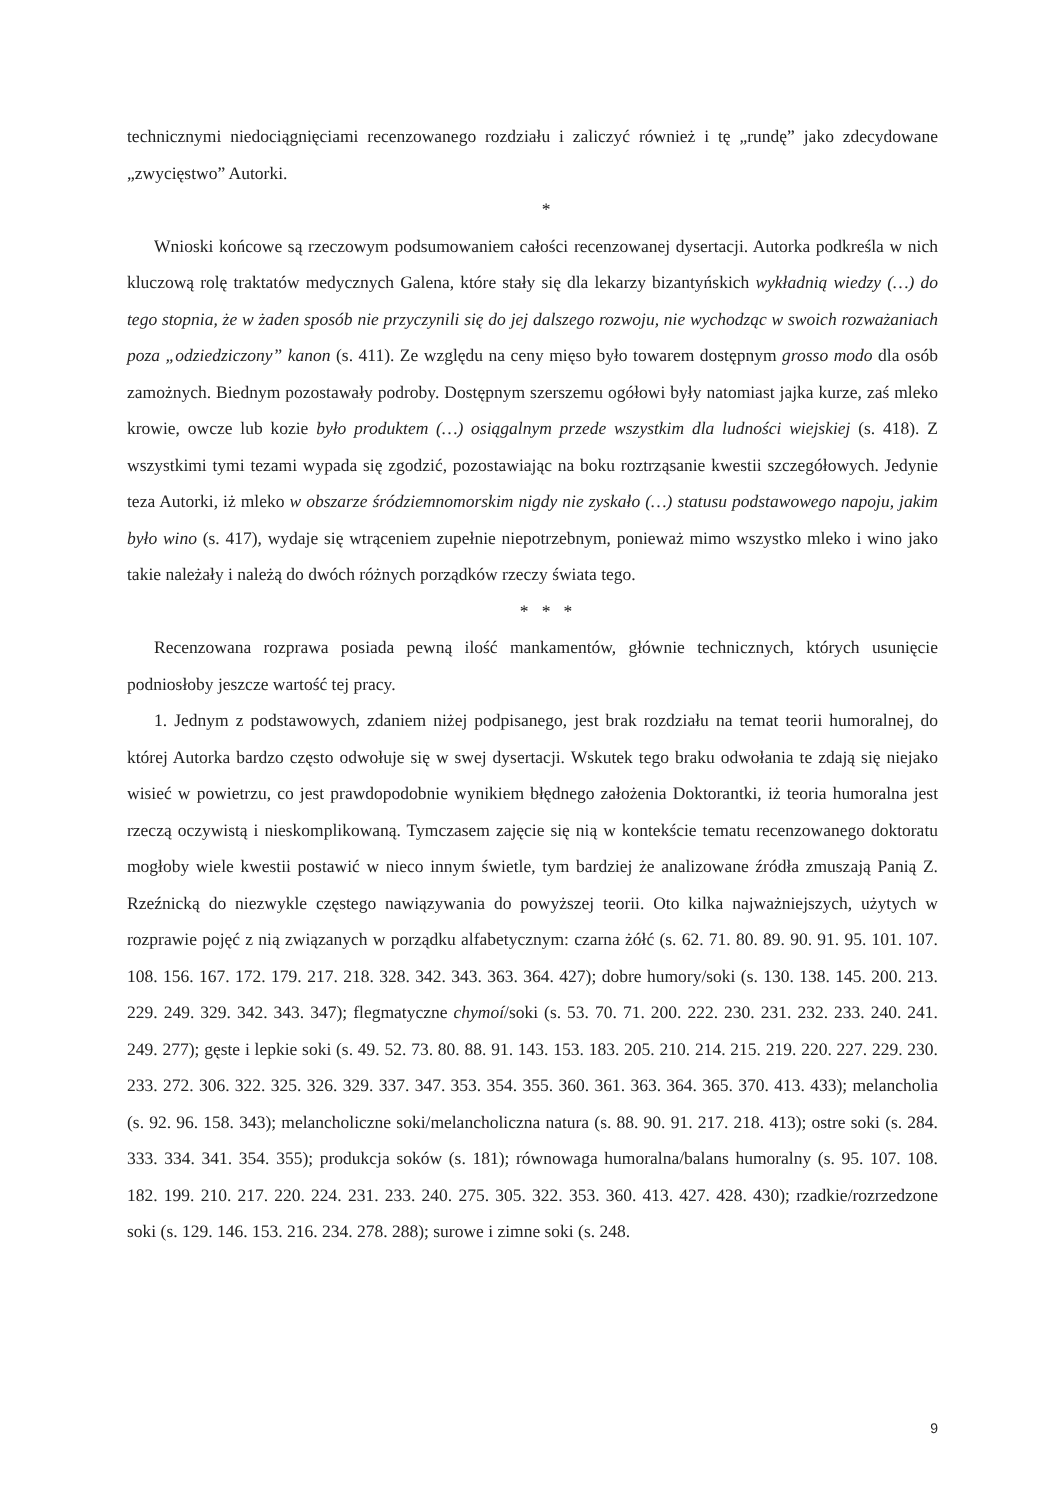technicznymi niedociągnięciami recenzowanego rozdziału i zaliczyć również i tę „rundę” jako zdecydowane „zwycięstwo” Autorki.
*
Wnioski końcowe są rzeczowym podsumowaniem całości recenzowanej dysertacji. Autorka podkreśla w nich kluczową rolę traktatów medycznych Galena, które stały się dla lekarzy bizantyńskich wykładnią wiedzy (…) do tego stopnia, że w żaden sposób nie przyczynili się do jej dalszego rozwoju, nie wychodząc w swoich rozważaniach poza „odziedziczony” kanon (s. 411). Ze względu na ceny mięso było towarem dostępnym grosso modo dla osób zamożnych. Biednym pozostawały podroby. Dostępnym szerszemu ogółowi były natomiast jajka kurze, zaś mleko krowie, owcze lub kozie było produktem (…) osiągalnym przede wszystkim dla ludności wiejskiej (s. 418). Z wszystkimi tymi tezami wypada się zgodzić, pozostawiając na boku roztrząsanie kwestii szczegółowych. Jedynie teza Autorki, iż mleko w obszarze śródziemnomorskim nigdy nie zyskało (…) statusu podstawowego napoju, jakim było wino (s. 417), wydaje się wtrąceniem zupełnie niepotrzebnym, ponieważ mimo wszystko mleko i wino jako takie należały i należą do dwóch różnych porządków rzeczy świata tego.
* * *
Recenzowana rozprawa posiada pewną ilość mankamentów, głównie technicznych, których usunięcie podniosłoby jeszcze wartość tej pracy.
1. Jednym z podstawowych, zdaniem niżej podpisanego, jest brak rozdziału na temat teorii humoralnej, do której Autorka bardzo często odwołuje się w swej dysertacji. Wskutek tego braku odwołania te zdają się niejako wisieć w powietrzu, co jest prawdopodobnie wynikiem błędnego założenia Doktorantki, iż teoria humoralna jest rzeczą oczywistą i nieskomplikowaną. Tymczasem zajęcie się nią w kontekście tematu recenzowanego doktoratu mogłoby wiele kwestii postawić w nieco innym świetle, tym bardziej że analizowane źródła zmuszają Panią Z. Rzeźnicką do niezwykle częstego nawiązywania do powyższej teorii. Oto kilka najważniejszych, użytych w rozprawie pojęć z nią związanych w porządku alfabetycznym: czarna żółć (s. 62. 71. 80. 89. 90. 91. 95. 101. 107. 108. 156. 167. 172. 179. 217. 218. 328. 342. 343. 363. 364. 427); dobre humory/soki (s. 130. 138. 145. 200. 213. 229. 249. 329. 342. 343. 347); flegmatyczne chymoí/soki (s. 53. 70. 71. 200. 222. 230. 231. 232. 233. 240. 241. 249. 277); gęste i lepkie soki (s. 49. 52. 73. 80. 88. 91. 143. 153. 183. 205. 210. 214. 215. 219. 220. 227. 229. 230. 233. 272. 306. 322. 325. 326. 329. 337. 347. 353. 354. 355. 360. 361. 363. 364. 365. 370. 413. 433); melancholia (s. 92. 96. 158. 343); melancholiczne soki/melancholiczna natura (s. 88. 90. 91. 217. 218. 413); ostre soki (s. 284. 333. 334. 341. 354. 355); produkcja soków (s. 181); równowaga humoralna/balans humoralny (s. 95. 107. 108. 182. 199. 210. 217. 220. 224. 231. 233. 240. 275. 305. 322. 353. 360. 413. 427. 428. 430); rzadkie/rozrzedzone soki (s. 129. 146. 153. 216. 234. 278. 288); surowe i zimne soki (s. 248.
9